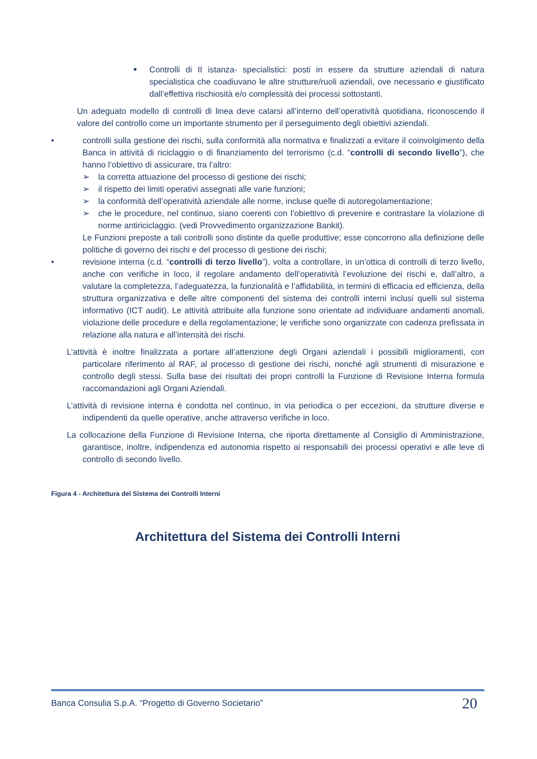■
Controlli di II istanza- specialistici: posti in essere da strutture aziendali di natura specialistica che coadiuvano le altre strutture/ruoli aziendali, ove necessario e giustificato dall’effettiva rischiosità e/o complessità dei processi sottostanti.
Un adeguato modello di controlli di linea deve calarsi all’interno dell’operatività quotidiana, riconoscendo il valore del controllo come un importante strumento per il perseguimento degli obiettivi aziendali.
• controlli sulla gestione dei rischi, sulla conformità alla normativa e finalizzati a evitare il coinvolgimento della Banca in attività di riciclaggio o di finanziamento del terrorismo (c.d. “controlli di secondo livello”), che hanno l’obiettivo di assicurare, tra l’altro:
➢ la corretta attuazione del processo di gestione dei rischi;
➢ il rispetto dei limiti operativi assegnati alle varie funzioni;
➢ la conformità dell’operatività aziendale alle norme, incluse quelle di autoregolamentazione;
➢ che le procedure, nel continuo, siano coerenti con l’obiettivo di prevenire e contrastare la violazione di norme antiriciclaggio. (vedi Provvedimento organizzazione Bankit).
Le Funzioni preposte a tali controlli sono distinte da quelle produttive; esse concorrono alla definizione delle politiche di governo dei rischi e del processo di gestione dei rischi;
• revisione interna (c.d. “controlli di terzo livello”), volta a controllare, in un’ottica di controlli di terzo livello, anche con verifiche in loco, il regolare andamento dell’operatività l’evoluzione dei rischi e, dall’altro, a valutare la completezza, l’adeguatezza, la funzionalità e l’affidabilità, in termini di efficacia ed efficienza, della struttura organizzativa e delle altre componenti del sistema dei controlli interni inclusi quelli sul sistema informativo (ICT audit). Le attività attribuite alla funzione sono orientate ad individuare andamenti anomali, violazione delle procedure e della regolamentazione; le verifiche sono organizzate con cadenza prefissata in relazione alla natura e all’intensità dei rischi.
L’attività è inoltre finalizzata a portare all’attenzione degli Organi aziendali i possibili miglioramenti, con particolare riferimento al RAF, al processo di gestione dei rischi, nonché agli strumenti di misurazione e controllo degli stessi. Sulla base dei risultati dei propri controlli la Funzione di Revisione Interna formula raccomandazioni agli Organi Aziendali.
L’attività di revisione interna è condotta nel continuo, in via periodica o per eccezioni, da strutture diverse e indipendenti da quelle operative, anche attraverso verifiche in loco.
La collocazione della Funzione di Revisione Interna, che riporta direttamente al Consiglio di Amministrazione, garantisce, inoltre, indipendenza ed autonomia rispetto ai responsabili dei processi operativi e alle leve di controllo di secondo livello.
Figura 4 - Architettura del Sistema dei Controlli Interni
Architettura del Sistema dei Controlli Interni
Banca Consulia S.p.A. “Progetto di Governo Societario” 20